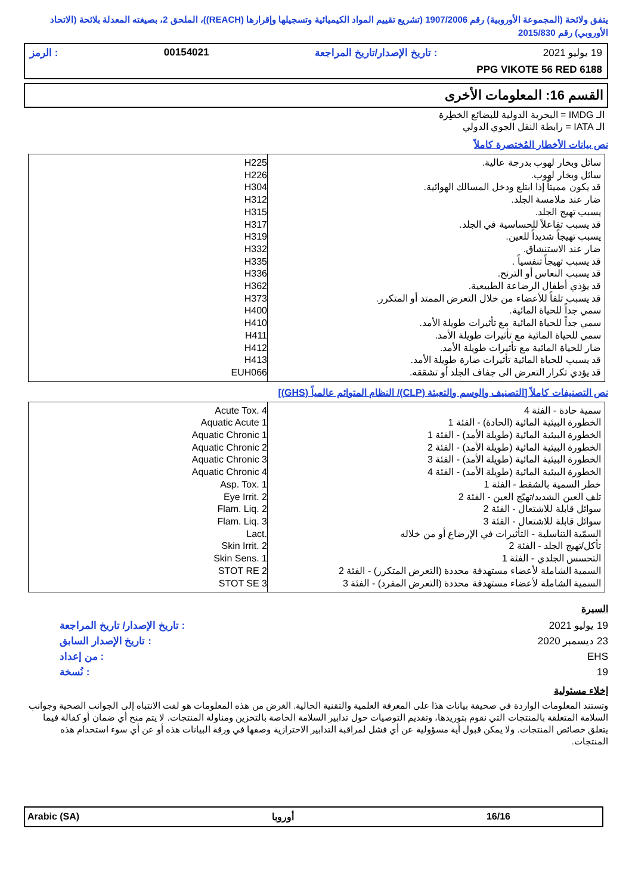يتفق ولائحة (المجموعة الأوروبية) رقم 1907/2006 (تشريع تقييم المواد الكيميائية وتسجيلها وإقرارها (REACH))، الملحق 2، بصيغته المعدلة بلائحة (الاتحاد الأوروبي) رقم 2015/830
19 يوليو 2021: تاريخ الإصدار/تاريخ المراجعة 00154021: الرمز
PPG VIKOTE 56 RED 6188
القسم 16: المعلومات الأخرى
الـ IMDG = البحرية الدولية للبضائع الخطِرة
الـ IATA = رابطة النقل الجوي الدولي
نص بيانات الأخطار المُختصرة كاملاً
| سائل وبخار لهوب بدرجة عالية. سائل وبخار لهوب. قد يكون مميتاً إذا ابتلع ودخل المسالك الهوائية. ضار عند ملامسة الجلد. يسبب تهيج الجلد. قد يسبب تفاعلاً للحساسية في الجلد. يسبب تهيجاً شديداً للعين. ضار عند الاستنشاق. قد يسبب تهيجاً تنفسياً . قد يسبب النعاس أو الترنح. قد يؤذي أطفال الرضاعة الطبيعية. قد يسبب تلفاً للأعضاء من خلال التعرض الممتد أو المتكرر. سمي جداً للحياة المائية. سمي جداً للحياة المائية مع تأثيرات طويلة الأمد. سمي للحياة المائية مع تأثيرات طويلة الأمد. ضار للحياة المائية مع تأثيرات طويلة الأمد. قد يسبب للحياة المائية تأثيرات ضارة طويلة الأمد. قد يؤدي تكرار التعرض الى جفاف الجلد أو تشققه. | H225 H226 H304 H312 H315 H317 H319 H332 H335 H336 H362 H373 H400 H410 H411 H412 H413 EUH066 |
نص التصنيفات كاملاً [التصنيف والوسم والتعبئة (CLP)/ النظام المتوائم عالمياً (GHS)]
| سمية حادة - الفئة 4 الخطورة البيئية المائية (الحادة) - الفئة 1 الخطورة البيئية المائية (طويلة الأمد) - الفئة 1 الخطورة البيئية المائية (طويلة الأمد) - الفئة 2 الخطورة البيئية المائية (طويلة الأمد) - الفئة 3 الخطورة البيئية المائية (طويلة الأمد) - الفئة 4 خطر السمية بالشفط - الفئة 1 تلف العين الشديد/تهيّج العين - الفئة 2 سوائل قابلة للاشتعال - الفئة 2 سوائل قابلة للاشتعال - الفئة 3 السمّية التناسلية - التأثيرات في الإرضاع أو من خلاله تأكل/تهيج الجلد - الفئة 2 التحسس الجلدي - الفئة 1 السمية الشاملة لأعضاء مستهدفة محددة (التعرض المتكرر) - الفئة 2 السمية الشاملة لأعضاء مستهدفة محددة (التعرض المفرد) - الفئة 3 | Acute Tox. 4 Aquatic Acute 1 Aquatic Chronic 1 Aquatic Chronic 2 Aquatic Chronic 3 Aquatic Chronic 4 Asp. Tox. 1 Eye Irrit. 2 Flam. Liq. 2 Flam. Liq. 3 Lact. Skin Irrit. 2 Skin Sens. 1 STOT RE 2 STOT SE 3 |
السيرة
19 يوليو 2021
23 ديسمبر 2020
EHS
19
: تاريخ الإصدار/ تاريخ المراجعة
: تاريخ الإصدار السابق
: من إعداد
: نُسخة
إخلاء مسئولية
وتستند المعلومات الواردة في صحيفة بيانات هذا على المعرفة العلمية والتقنية الحالية. الغرض من هذه المعلومات هو لفت الانتباه إلى الجوانب الصحية وجوانب السلامة المتعلقة بالمنتجات التي نقوم بتوريدها، وتقديم التوصيات حول تدابير السلامة الخاصة بالتخزين ومناولة المنتجات. لا يتم منح أي ضمان أو كفالة فيما يتعلق خصائص المنتجات. ولا يمكن قبول أية مسؤولية عن أي فشل لمراقبة التدابير الاحترازية وصفها في ورقة البيانات هذه أو عن أي سوء استخدام هذه المنتجات.
16/16 أوروبا Arabic (SA)